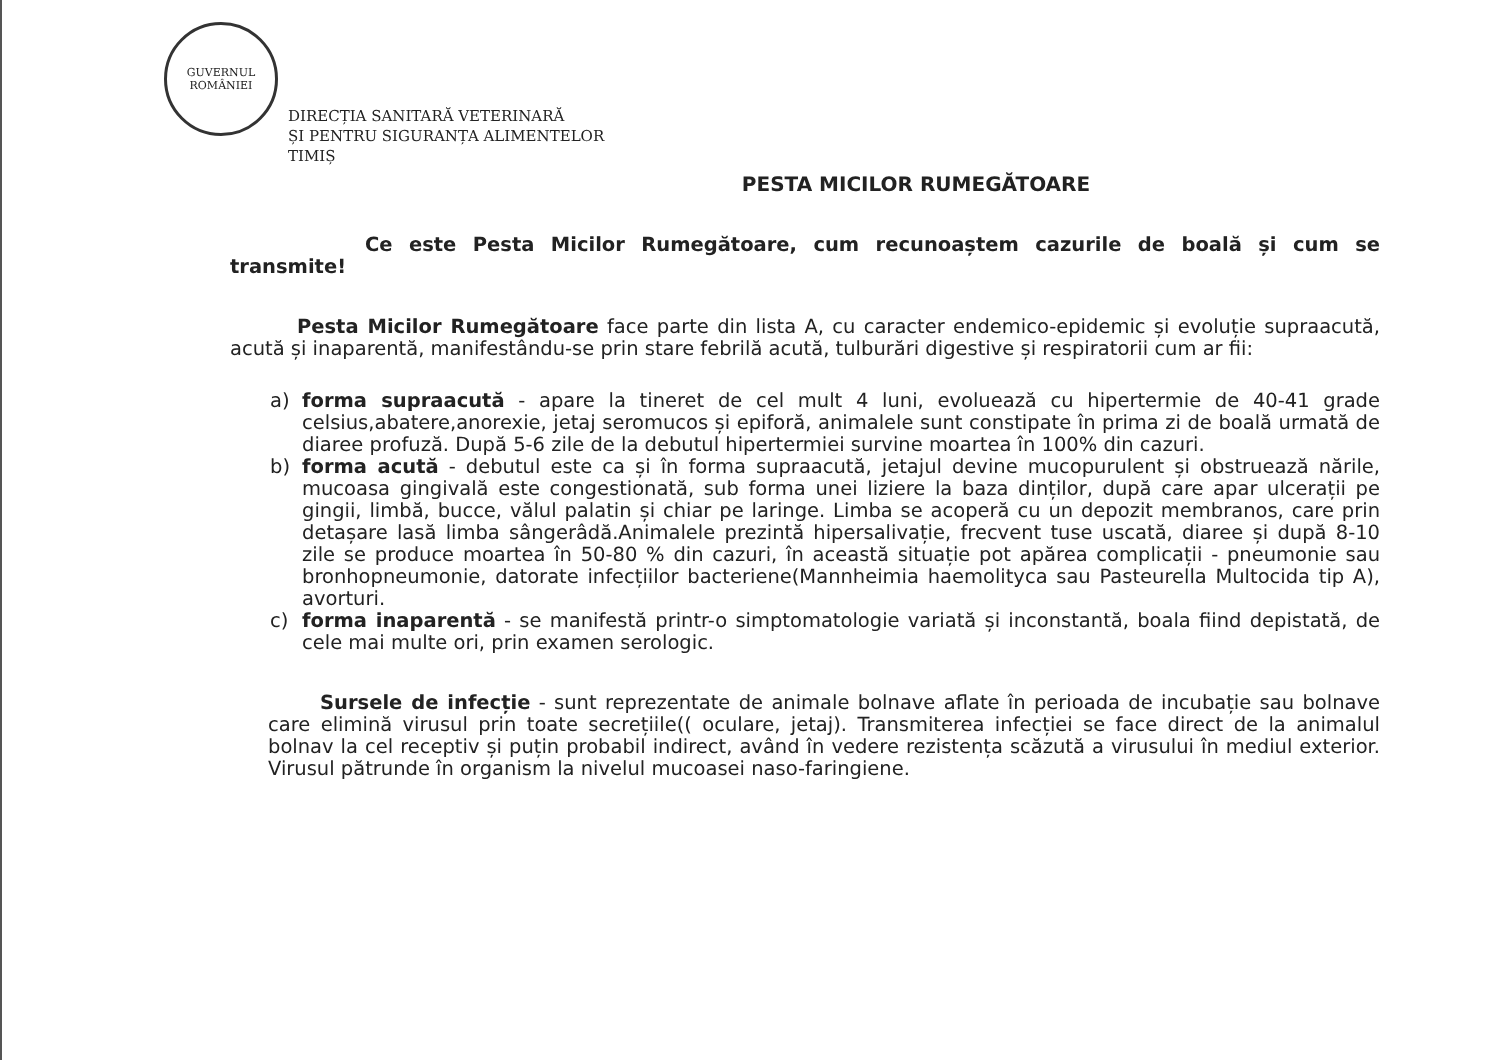GUVERNUL
ROMÂNIEI
DIRECȚIA SANITARĂ VETERINARĂ
ȘI PENTRU SIGURANȚA ALIMENTELOR
TIMIȘ
PESTA MICILOR RUMEGĂTOARE
Ce este Pesta Micilor Rumegătoare, cum recunoaștem cazurile de boală și cum se transmite!
Pesta Micilor Rumegătoare face parte din lista A, cu caracter endemico-epidemic și evoluție supraacută, acută și inaparentă, manifestându-se prin stare febrilă acută, tulburări digestive și respiratorii cum ar fii:
a) forma supraacută - apare la tineret de cel mult 4 luni, evoluează cu hipertermie de 40-41 grade celsius,abatere,anorexie, jetaj seromucos și epiforă, animalele sunt constipate în prima zi de boală urmată de diaree profuză. După 5-6 zile de la debutul hipertermiei survine moartea în 100% din cazuri.
b) forma acută - debutul este ca și în forma supraacută, jetajul devine mucopurulent și obstruează nările, mucoasa gingivală este congestionată, sub forma unei liziere la baza dinților, după care apar ulcerații pe gingii, limbă, bucce, vălul palatin și chiar pe laringe. Limba se acoperă cu un depozit membranos, care prin detașare lasă limba sângerâdă.Animalele prezintă hipersalivație, frecvent tuse uscată, diaree și după 8-10 zile se produce moartea în 50-80 % din cazuri, în această situație pot apărea complicații - pneumonie sau bronhopneumonie, datorate infecțiilor bacteriene(Mannheimia haemolityca sau Pasteurella Multocida tip A), avorturi.
c) forma inaparentă - se manifestă printr-o simptomatologie variată și inconstantă, boala fiind depistată, de cele mai multe ori, prin examen serologic.
Sursele de infecție - sunt reprezentate de animale bolnave aflate în perioada de incubație sau bolnave care elimină virusul prin toate secrețiile(( oculare, jetaj). Transmiterea infecției se face direct de la animalul bolnav la cel receptiv și puțin probabil indirect, având în vedere rezistența scăzută a virusului în mediul exterior. Virusul pătrunde în organism la nivelul mucoasei naso-faringiene.